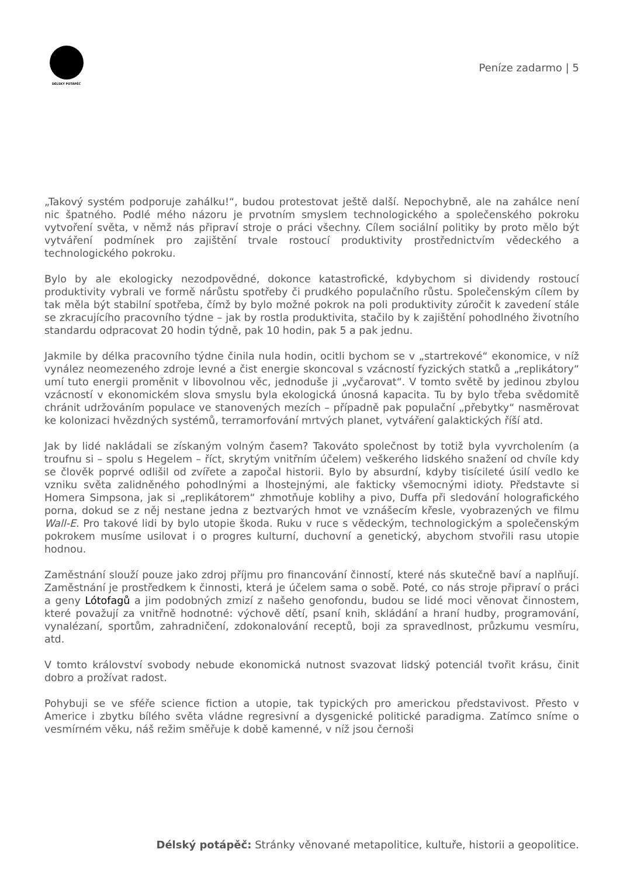DÉLSKÝ POTÁPĚČ
Peníze zadarmo | 5
„Takový systém podporuje zahálku!“, budou protestovat ještě další. Nepochybně, ale na zahálce není nic špatného. Podlé mého názoru je prvotním smyslem technologického a společenského pokroku vytvoření světa, v němž nás připraví stroje o práci všechny. Cílem sociální politiky by proto mělo být vytváření podmínek pro zajištění trvale rostoucí produktivity prostřednictvím vědeckého a technologického pokroku.
Bylo by ale ekologicky nezodpovědné, dokonce katastrofické, kdybychom si dividendy rostoucí produktivity vybrali ve formě nárůstu spotřeby či prudkého populačního růstu. Společenským cílem by tak měla být stabilní spotřeba, čímž by bylo možné pokrok na poli produktivity zúročit k zavedení stále se zkracujícího pracovního týdne – jak by rostla produktivita, stačilo by k zajištění pohodlného životního standardu odpracovat 20 hodin týdně, pak 10 hodin, pak 5 a pak jednu.
Jakmile by délka pracovního týdne činila nula hodin, ocitli bychom se v „startrekové“ ekonomice, v níž vynález neomezeného zdroje levné a čist energie skoncoval s vzácností fyzických statků a „replikátory“ umí tuto energii proměnit v libovolnou věc, jednoduše ji „vyčarovat“. V tomto světě by jedinou zbylou vzácností v ekonomickém slova smyslu byla ekologická únosná kapacita. Tu by bylo třeba svědomitě chránit udržováním populace ve stanovených mezích – případně pak populační „přebytky“ nasměrovat ke kolonizaci hvězdných systémů, terramorfování mrtvých planet, vytváření galaktických říší atd.
Jak by lidé nakládali se získaným volným časem? Takováto společnost by totiž byla vyvrcholením (a troufnu si – spolu s Hegelem – říct, skrytým vnitřním účelem) veškerého lidského snažení od chvíle kdy se člověk poprvé odlišil od zvířete a započal historii. Bylo by absurdní, kdyby tisícileté úsilí vedlo ke vzniku světa zalidněného pohodlnými a lhostejnými, ale fakticky všemocnými idioty. Představte si Homera Simpsona, jak si „replikátorem“ zhmotňuje koblihy a pivo, Duffa při sledování holografického porna, dokud se z něj nestane jedna z beztvarých hmot ve vznášecím křesle, vyobrazených ve filmu Wall-E. Pro takové lidi by bylo utopie škoda. Ruku v ruce s vědeckým, technologickým a společenským pokrokem musíme usilovat i o progres kulturní, duchovní a genetický, abychom stvořili rasu utopie hodnou.
Zaměstnání slouží pouze jako zdroj příjmu pro financování činností, které nás skutečně baví a naplňují. Zaměstnání je prostředkem k činnosti, která je účelem sama o sobě. Poté, co nás stroje připraví o práci a geny Lótofagů a jim podobných zmizí z našeho genofondu, budou se lidé moci věnovat činnostem, které považují za vnitřně hodnotné: výchově dětí, psaní knih, skládání a hraní hudby, programování, vynalézaní, sportům, zahradničení, zdokonalování receptů, boji za spravedlnost, průzkumu vesmíru, atd.
V tomto království svobody nebude ekonomická nutnost svazovat lidský potenciál tvořit krásu, činit dobro a prožívat radost.
Pohybuji se ve sféře science fiction a utopie, tak typických pro americkou představivost. Přesto v Americe i zbytku bílého světa vládne regresivní a dysgenické politické paradigma. Zatímco sníme o vesmírném věku, náš režim směřuje k době kamenné, v níž jsou černoši
Délský potápěč: Stránky věnované metapolitice, kultuře, historii a geopolitice.